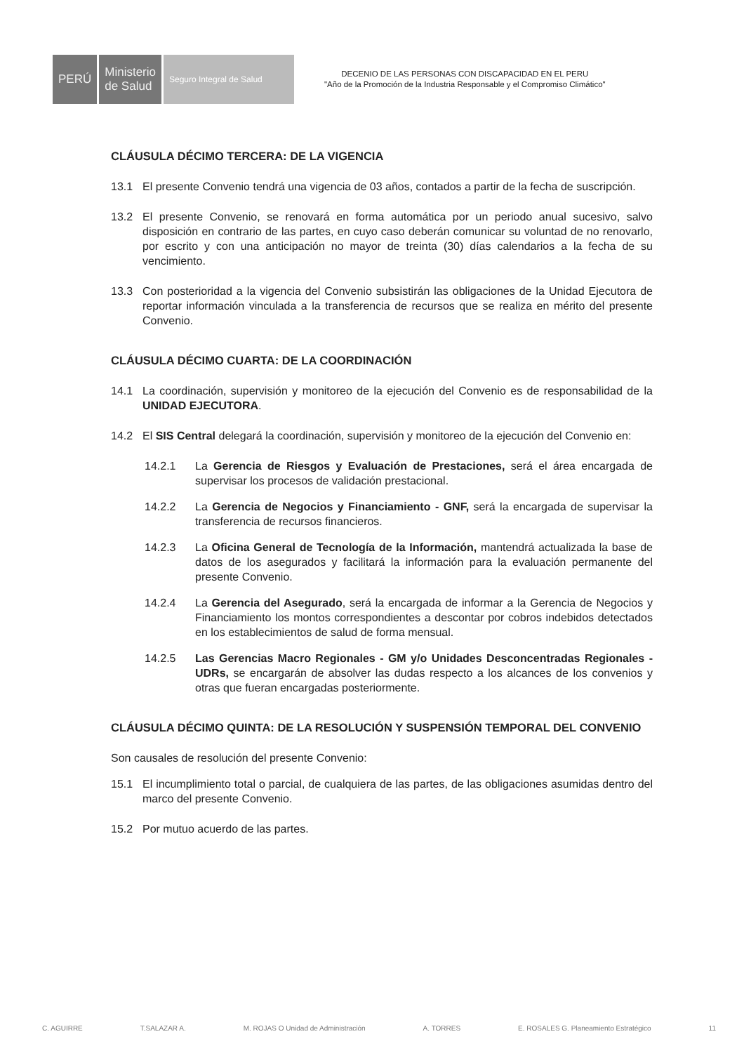PERÚ Ministerio
de Salud
Seguro Integral de Salud
DECENIO DE LAS PERSONAS CON DISCAPACIDAD EN EL PERU
"Año de la Promoción de la Industria Responsable y el Compromiso Climático"
CLÁUSULA DÉCIMO TERCERA: DE LA VIGENCIA
13.1 El presente Convenio tendrá una vigencia de 03 años, contados a partir de la fecha de suscripción.
13.2 El presente Convenio, se renovará en forma automática por un periodo anual sucesivo, salvo disposición en contrario de las partes, en cuyo caso deberán comunicar su voluntad de no renovarlo, por escrito y con una anticipación no mayor de treinta (30) días calendarios a la fecha de su vencimiento.
13.3 Con posterioridad a la vigencia del Convenio subsistirán las obligaciones de la Unidad Ejecutora de reportar información vinculada a la transferencia de recursos que se realiza en mérito del presente Convenio.
CLÁUSULA DÉCIMO CUARTA: DE LA COORDINACIÓN
14.1 La coordinación, supervisión y monitoreo de la ejecución del Convenio es de responsabilidad de la UNIDAD EJECUTORA.
14.2 El SIS Central delegará la coordinación, supervisión y monitoreo de la ejecución del Convenio en:
14.2.1 La Gerencia de Riesgos y Evaluación de Prestaciones, será el área encargada de supervisar los procesos de validación prestacional.
14.2.2 La Gerencia de Negocios y Financiamiento - GNF, será la encargada de supervisar la transferencia de recursos financieros.
14.2.3 La Oficina General de Tecnología de la Información, mantendrá actualizada la base de datos de los asegurados y facilitará la información para la evaluación permanente del presente Convenio.
14.2.4 La Gerencia del Asegurado, será la encargada de informar a la Gerencia de Negocios y Financiamiento los montos correspondientes a descontar por cobros indebidos detectados en los establecimientos de salud de forma mensual.
14.2.5 Las Gerencias Macro Regionales - GM y/o Unidades Desconcentradas Regionales - UDRs, se encargarán de absolver las dudas respecto a los alcances de los convenios y otras que fueran encargadas posteriormente.
CLÁUSULA DÉCIMO QUINTA: DE LA RESOLUCIÓN Y SUSPENSIÓN TEMPORAL DEL CONVENIO
Son causales de resolución del presente Convenio:
15.1 El incumplimiento total o parcial, de cualquiera de las partes, de las obligaciones asumidas dentro del marco del presente Convenio.
15.2 Por mutuo acuerdo de las partes.
C. AGUIRRE T.SALAZAR A. M. ROJAS O Unidad de Administración A. TORRES E. ROSALES G. Planeamiento Estratégico 11